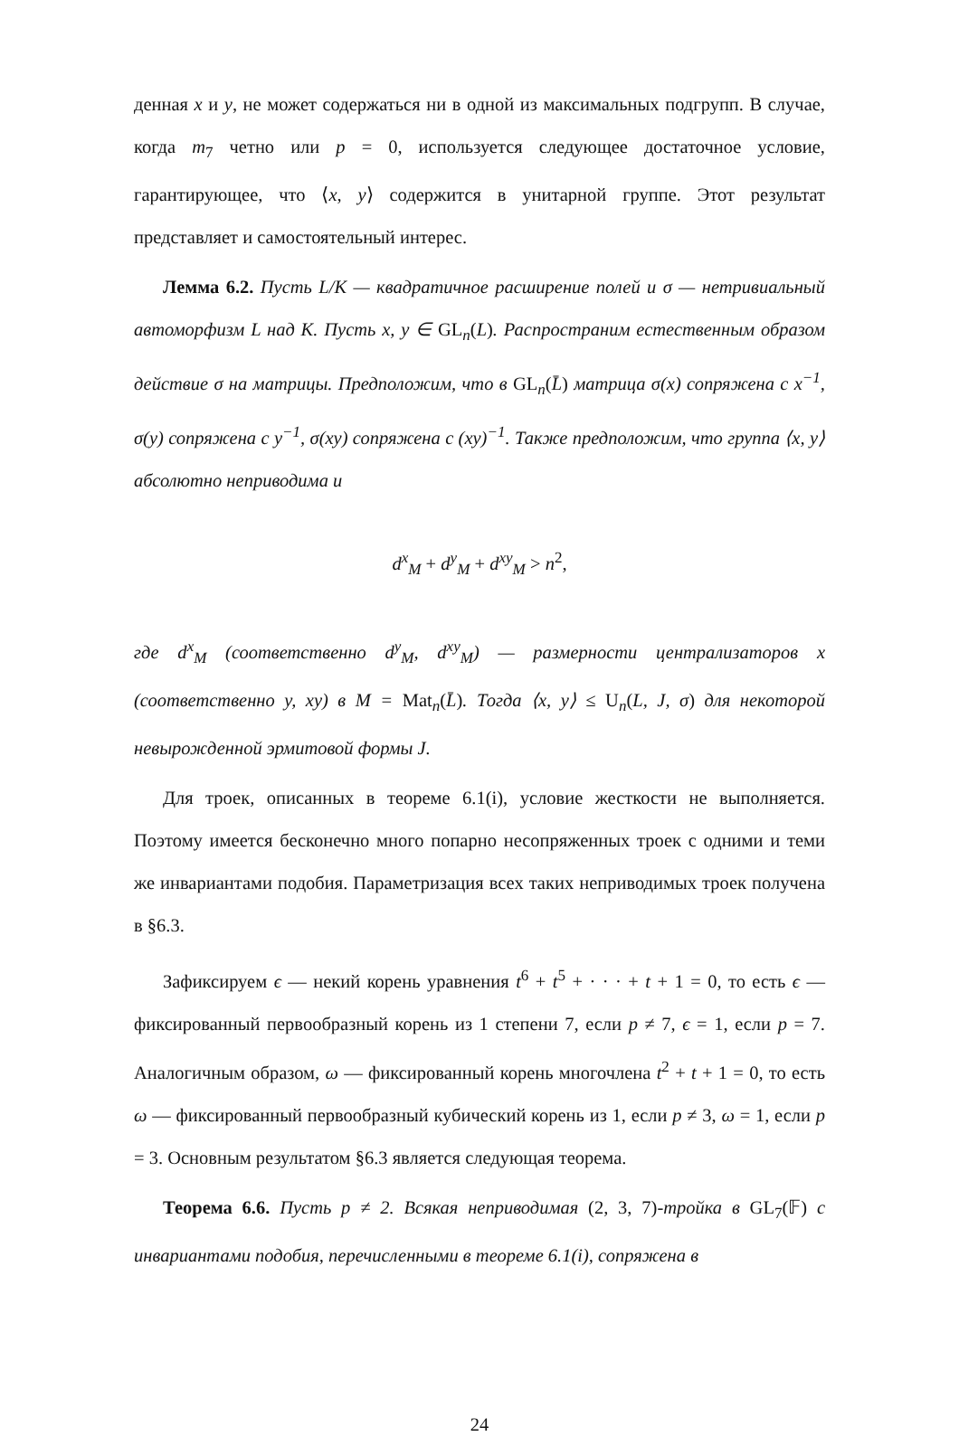денная x и y, не может содержаться ни в одной из максимальных подгрупп. В случае, когда m<sub>7</sub> четно или p = 0, используется следующее достаточное условие, гарантирующее, что ⟨x, y⟩ содержится в унитарной группе. Этот результат представляет и самостоятельный интерес.
Лемма 6.2. Пусть L/K — квадратичное расширение полей и σ — нетривиальный автоморфизм L над K. Пусть x, y ∈ GL<sub>n</sub>(L). Распространим естественным образом действие σ на матрицы. Предположим, что в GL<sub>n</sub>(L̄) матрица σ(x) сопряжена с x<sup>−1</sup>, σ(y) сопряжена с y<sup>−1</sup>, σ(xy) сопряжена с (xy)<sup>−1</sup>. Также предположим, что группа ⟨x, y⟩ абсолютно неприводима и
d<sup>x</sup><sub>M</sub> + d<sup>y</sup><sub>M</sub> + d<sup>xy</sup><sub>M</sub> > n<sup>2</sup>,
где d<sup>x</sup><sub>M</sub> (соответственно d<sup>y</sup><sub>M</sub>, d<sup>xy</sup><sub>M</sub>) — размерности централизаторов x (соответственно y, xy) в M = Mat<sub>n</sub>(L̄). Тогда ⟨x, y⟩ ≤ U<sub>n</sub>(L, J, σ) для некоторой невырожденной эрмитовой формы J.
Для троек, описанных в теореме 6.1(i), условие жесткости не выполняется. Поэтому имеется бесконечно много попарно несопряженных троек с одними и теми же инвариантами подобия. Параметризация всех таких неприводимых троек получена в §6.3.
Зафиксируем ϵ — некий корень уравнения t<sup>6</sup> + t<sup>5</sup> + · · · + t + 1 = 0, то есть ϵ — фиксированный первообразный корень из 1 степени 7, если p ≠ 7, ϵ = 1, если p = 7. Аналогичным образом, ω — фиксированный корень многочлена t<sup>2</sup> + t + 1 = 0, то есть ω — фиксированный первообразный кубический корень из 1, если p ≠ 3, ω = 1, если p = 3. Основным результатом §6.3 является следующая теорема.
Теорема 6.6. Пусть p ≠ 2. Всякая неприводимая (2, 3, 7)-тройка в GL<sub>7</sub>(𝔽) с инвариантами подобия, перечисленными в теореме 6.1(i), сопряжена в
24